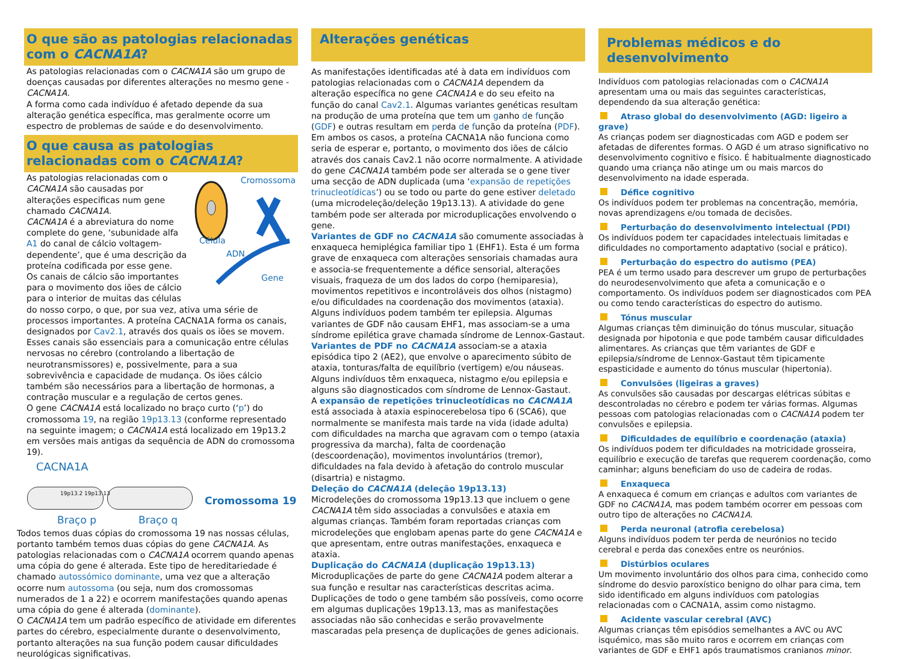O que são as patologias relacionadas com o CACNA1A?
As patologias relacionadas com o CACNA1A são um grupo de doenças causadas por diferentes alterações no mesmo gene - CACNA1A.
A forma como cada indivíduo é afetado depende da sua alteração genética específica, mas geralmente ocorre um espectro de problemas de saúde e do desenvolvimento.
O que causa as patologias relacionadas com o CACNA1A?
Cromossoma
Célula
ADN
Gene
As patologias relacionadas com o CACNA1A são causadas por alterações especificas num gene chamado CACNA1A.
CACNA1A é a abreviatura do nome complete do gene, ‘subunidade alfa A1 do canal de cálcio voltagem-dependente’, que é uma descrição da proteína codificada por esse gene.
Os canais de cálcio são importantes para o movimento dos iões de cálcio para o interior de muitas das células do nosso corpo, o que, por sua vez, ativa uma série de processos importantes. A proteína CACNA1A forma os canais, designados por Cav2.1, através dos quais os iões se movem. Esses canais são essenciais para a comunicação entre células nervosas no cérebro (controlando a libertação de neurotransmissores) e, possivelmente, para a sua sobrevivência e capacidade de mudança. Os iões cálcio também são necessários para a libertação de hormonas, a contração muscular e a regulação de certos genes.
O gene CACNA1A está localizado no braço curto (‘p’) do cromossoma 19, na região 19p13.13 (conforme representado na seguinte imagem; o CACNA1A está localizado em 19p13.2 em versões mais antigas da sequência de ADN do cromossoma 19).
CACNA1A
19p13.2 19p13.13
Cromossoma 19
Braço p Braço q
Todos temos duas cópias do cromossoma 19 nas nossas células, portanto também temos duas cópias do gene CACNA1A. As patologias relacionadas com o CACNA1A ocorrem quando apenas uma cópia do gene é alterada. Este tipo de hereditariedade é chamado autossómico dominante, uma vez que a alteração ocorre num autossoma (ou seja, num dos cromossomas numerados de 1 a 22) e ocorrem manifestações quando apenas uma cópia do gene é alterada (dominante).
O CACNA1A tem um padrão específico de atividade em diferentes partes do cérebro, especialmente durante o desenvolvimento, portanto alterações na sua função podem causar dificuldades neurológicas significativas.
Alterações genéticas
As manifestações identificadas até à data em indivíduos com patologias relacionadas com o CACNA1A dependem da alteração específica no gene CACNA1A e do seu efeito na função do canal Cav2.1. Algumas variantes genéticas resultam na produção de uma proteína que tem um ganho de função (GDF) e outras resultam em perda de função da proteína (PDF). Em ambos os casos, a proteína CACNA1A não funciona como seria de esperar e, portanto, o movimento dos iões de cálcio através dos canais Cav2.1 não ocorre normalmente. A atividade do gene CACNA1A também pode ser alterada se o gene tiver uma secção de ADN duplicada (uma ‘expansão de repetições trinucleotídicas’) ou se todo ou parte do gene estiver deletado (uma microdeleção/deleção 19p13.13). A atividade do gene também pode ser alterada por microduplicações envolvendo o gene.
Variantes de GDF no CACNA1A são comumente associadas à enxaqueca hemiplégica familiar tipo 1 (EHF1). Esta é um forma grave de enxaqueca com alterações sensoriais chamadas aura e associa-se frequentemente a défice sensorial, alterações visuais, fraqueza de um dos lados do corpo (hemiparesia), movimentos repetitivos e incontroláveis dos olhos (nistagmo) e/ou dificuldades na coordenação dos movimentos (ataxia). Alguns indivíduos podem também ter epilepsia. Algumas variantes de GDF não causam EHF1, mas associam-se a uma síndrome epilética grave chamada síndrome de Lennox-Gastaut.
Variantes de PDF no CACNA1A associam-se a ataxia episódica tipo 2 (AE2), que envolve o aparecimento súbito de ataxia, tonturas/falta de equilíbrio (vertigem) e/ou náuseas. Alguns indivíduos têm enxaqueca, nistagmo e/ou epilepsia e alguns são diagnosticados com síndrome de Lennox-Gastaut.
A expansão de repetições trinucleotídicas no CACNA1A está associada à ataxia espinocerebelosa tipo 6 (SCA6), que normalmente se manifesta mais tarde na vida (idade adulta) com dificuldades na marcha que agravam com o tempo (ataxia progressiva da marcha), falta de coordenação (descoordenação), movimentos involuntários (tremor), dificuldades na fala devido à afetação do controlo muscular (disartria) e nistagmo.
Deleção do CACNA1A (deleção 19p13.13)
Microdeleções do cromossoma 19p13.13 que incluem o gene CACNA1A têm sido associadas a convulsões e ataxia em algumas crianças. Também foram reportadas crianças com microdeleções que englobam apenas parte do gene CACNA1A e que apresentam, entre outras manifestações, enxaqueca e ataxia.
Duplicação do CACNA1A (duplicação 19p13.13)
Microduplicações de parte do gene CACNA1A podem alterar a sua função e resultar nas características descritas acima. Duplicações de todo o gene também são possíveis, como ocorre em algumas duplicações 19p13.13, mas as manifestações associadas não são conhecidas e serão provavelmente mascaradas pela presença de duplicações de genes adicionais.
Problemas médicos e do desenvolvimento
Indivíduos com patologias relacionadas com o CACNA1A apresentam uma ou mais das seguintes características, dependendo da sua alteração genética:
Atraso global do desenvolvimento (AGD: ligeiro a grave)
As crianças podem ser diagnosticadas com AGD e podem ser afetadas de diferentes formas. O AGD é um atraso significativo no desenvolvimento cognitivo e físico. É habitualmente diagnosticado quando uma criança não atinge um ou mais marcos do desenvolvimento na idade esperada.
Défice cognitivo
Os indivíduos podem ter problemas na concentração, memória, novas aprendizagens e/ou tomada de decisões.
Perturbação do desenvolvimento intelectual (PDI)
Os indivíduos podem ter capacidades intelectuais limitadas e dificuldades no comportamento adaptativo (social e prático).
Perturbação do espectro do autismo (PEA)
PEA é um termo usado para descrever um grupo de perturbações do neurodesenvolvimento que afeta a comunicação e o comportamento. Os indivíduos podem ser diagnosticados com PEA ou como tendo características do espectro do autismo.
Tónus muscular
Algumas crianças têm diminuição do tónus muscular, situação designada por hipotonia e que pode também causar dificuldades alimentares. As crianças que têm variantes de GDF e epilepsia/síndrome de Lennox-Gastaut têm tipicamente espasticidade e aumento do tónus muscular (hipertonia).
Convulsões (ligeiras a graves)
As convulsões são causadas por descargas elétricas súbitas e descontroladas no cérebro e podem ter várias formas. Algumas pessoas com patologias relacionadas com o CACNA1A podem ter convulsões e epilepsia.
Dificuldades de equilíbrio e coordenação (ataxia)
Os indivíduos podem ter dificuldades na motricidade grosseira, equilíbrio e execução de tarefas que requerem coordenação, como caminhar; alguns beneficiam do uso de cadeira de rodas.
Enxaqueca
A enxaqueca é comum em crianças e adultos com variantes de GDF no CACNA1A, mas podem também ocorrer em pessoas com outro tipo de alterações no CACNA1A.
Perda neuronal (atrofia cerebelosa)
Alguns indivíduos podem ter perda de neurónios no tecido cerebral e perda das conexões entre os neurónios.
Distúrbios oculares
Um movimento involuntário dos olhos para cima, conhecido como síndrome do desvio paroxístico benigno do olhar para cima, tem sido identificado em alguns indivíduos com patologias relacionadas com o CACNA1A, assim como nistagmo.
Acidente vascular cerebral (AVC)
Algumas crianças têm episódios semelhantes a AVC ou AVC isquémico, mas são muito raros e ocorrem em crianças com variantes de GDF e EHF1 após traumatismos cranianos minor.